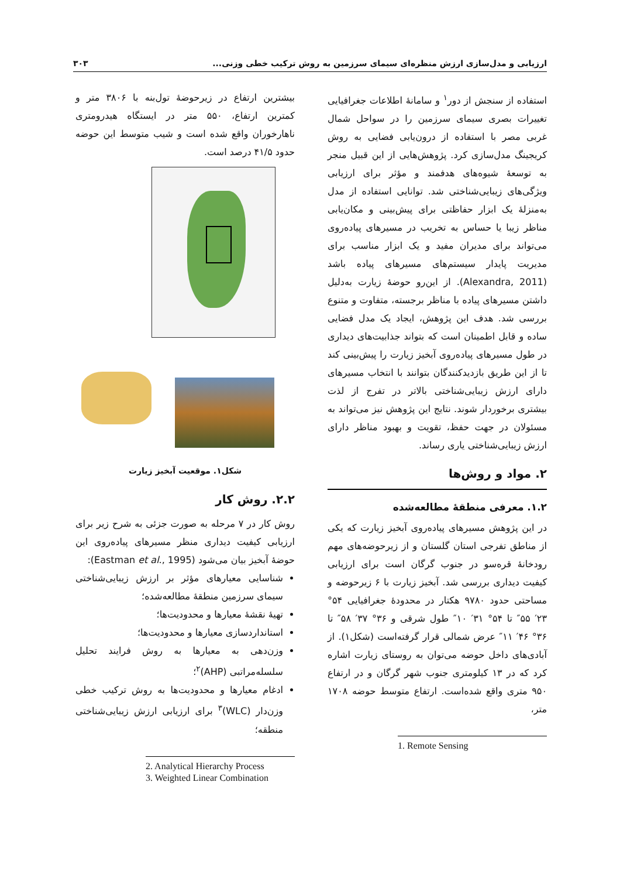ارزیابی و مدل‌سازی ارزش منظره‌ای سیمای سرزمین به روش ترکیب خطی وزنی... ۳۰۳
استفاده از سنجش از دور<sup>۱</sup> و سامانهٔ اطلاعات جغرافیایی تغییرات بصری سیمای سرزمین را در سواحل شمال غربی مصر با استفاده از درون‌یابی فضایی به روش کریجینگ مدل‌سازی کرد. پژوهش‌هایی از این قبیل منجر به توسعهٔ شیوه‌های هدفمند و مؤثر برای ارزیابی ویژگی‌های زیبایی‌شناختی شد. توانایی استفاده از مدل به‌منزلهٔ یک ابزار حفاظتی برای پیش‌بینی و مکان‌یابی مناظر زیبا یا حساس به تخریب در مسیرهای پیاده‌روی می‌تواند برای مدیران مفید و یک ابزار مناسب برای مدیریت پایدار سیستم‌های مسیرهای پیاده باشد (Alexandra, 2011). از این‌رو حوضهٔ زیارت به‌دلیل داشتن مسیرهای پیاده با مناظر برجسته، متفاوت و متنوع بررسی شد. هدف این پژوهش، ایجاد یک مدل فضایی ساده و قابل اطمینان است که بتواند جذابیت‌های دیداری در طول مسیرهای پیاده‌روی آبخیز زیارت را پیش‌بینی کند تا از این طریق بازدیدکنندگان بتوانند با انتخاب مسیرهای دارای ارزش زیبایی‌شناختی بالاتر در تفرج از لذت بیشتری برخوردار شوند. نتایج این پژوهش نیز می‌تواند به مسئولان در جهت حفظ، تقویت و بهبود مناظر دارای ارزش زیبایی‌شناختی یاری رساند.
۲. مواد و روش‌ها
۱.۲. معرفی منطقهٔ مطالعه‌شده
در این پژوهش مسیرهای پیاده‌روی آبخیز زیارت که یکی از مناطق تفرجی استان گلستان و از زیرحوضه‌های مهم رودخانهٔ قره‌سو در جنوب گرگان است برای ارزیابی کیفیت دیداری بررسی شد. آبخیز زیارت با ۶ زیرحوضه و مساحتی حدود ۹۷۸۰ هکتار در محدودهٔ جغرافیایی ۵۴° ۲۳′ ۵۵″ تا ۵۴° ۳۱′ ۱۰″ طول شرقی و ۳۶° ۳۷′ ۵۸″ تا ۳۶° ۴۶′ ۱۱″ عرض شمالی قرار گرفته‌است (شکل۱). از آبادی‌های داخل حوضه می‌توان به روستای زیارت اشاره کرد که در ۱۳ کیلومتری جنوب شهر گرگان و در ارتفاع ۹۵۰ متری واقع شده‌است. ارتفاع متوسط حوضه ۱۷۰۸ متر،
1. Remote Sensing
بیشترین ارتفاع در زیرحوضهٔ تول‌بنه با ۳۸۰۶ متر و کمترین ارتفاع، ۵۵۰ متر در ایستگاه هیدرومتری ناهارخوران واقع شده است و شیب متوسط این حوضه حدود ۴۱/۵ درصد است.
شکل۱. موقعیت آبخیز زیارت
۲.۲. روش کار
روش کار در ۷ مرحله به صورت جزئی به شرح زیر برای ارزیابی کیفیت دیداری منظر مسیرهای پیاده‌روی این حوضهٔ آبخیز بیان می‌شود (Eastman et al., 1995):
شناسایی معیارهای مؤثر بر ارزش زیبایی‌شناختی سیمای سرزمین منطقهٔ مطالعه‌شده؛
تهیهٔ نقشهٔ معیارها و محدودیت‌ها؛
استانداردسازی معیارها و محدودیت‌ها؛
وزن‌دهی به معیارها به روش فرایند تحلیل سلسله‌مراتبی (AHP)<sup>۲</sup>؛
ادغام معیارها و محدودیت‌ها به روش ترکیب خطی وزن‌دار (WLC)<sup>۳</sup> برای ارزیابی ارزش زیبایی‌شناختی منطقه؛
2. Analytical Hierarchy Process
3. Weighted Linear Combination